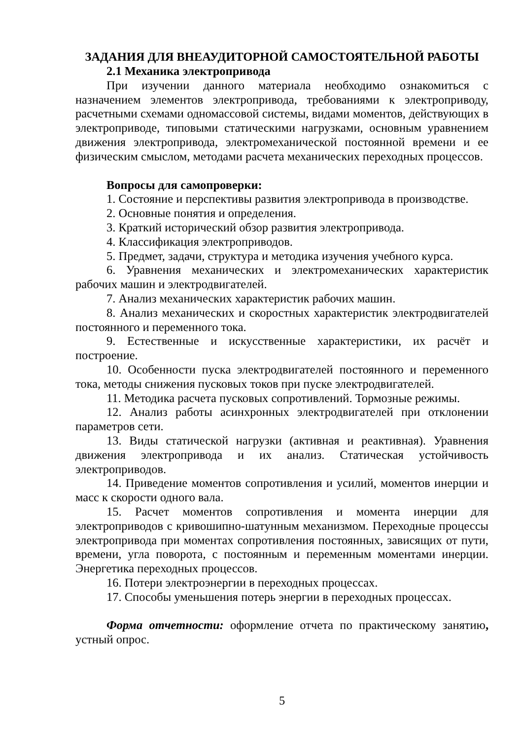ЗАДАНИЯ ДЛЯ ВНЕАУДИТОРНОЙ САМОСТОЯТЕЛЬНОЙ РАБОТЫ
2.1 Механика электропривода
При изучении данного материала необходимо ознакомиться с назначением элементов электропривода, требованиями к электроприводу, расчетными схемами одномассовой системы, видами моментов, действующих в электроприводе, типовыми статическими нагрузками, основным уравнением движения электропривода, электромеханической постоянной времени и ее физическим смыслом, методами расчета механических переходных процессов.
Вопросы для самопроверки:
1. Состояние и перспективы развития электропривода в производстве.
2. Основные понятия и определения.
3. Краткий исторический обзор развития электропривода.
4. Классификация электроприводов.
5. Предмет, задачи, структура и методика изучения учебного курса.
6. Уравнения механических и электромеханических характеристик рабочих машин и электродвигателей.
7. Анализ механических характеристик рабочих машин.
8. Анализ механических и скоростных характеристик электродвигателей постоянного и переменного тока.
9. Естественные и искусственные характеристики, их расчёт и построение.
10. Особенности пуска электродвигателей постоянного и переменного тока, методы снижения пусковых токов при пуске электродвигателей.
11. Методика расчета пусковых сопротивлений. Тормозные режимы.
12. Анализ работы асинхронных электродвигателей при отклонении параметров сети.
13. Виды статической нагрузки (активная и реактивная). Уравнения движения электропривода и их анализ. Статическая устойчивость электроприводов.
14. Приведение моментов сопротивления и усилий, моментов инерции и масс к скорости одного вала.
15. Расчет моментов сопротивления и момента инерции для электроприводов с кривошипно-шатунным механизмом. Переходные процессы электропривода при моментах сопротивления постоянных, зависящих от пути, времени, угла поворота, с постоянным и переменным моментами инерции. Энергетика переходных процессов.
16. Потери электроэнергии в переходных процессах.
17. Способы уменьшения потерь энергии в переходных процессах.
Форма отчетности: оформление отчета по практическому занятию, устный опрос.
5